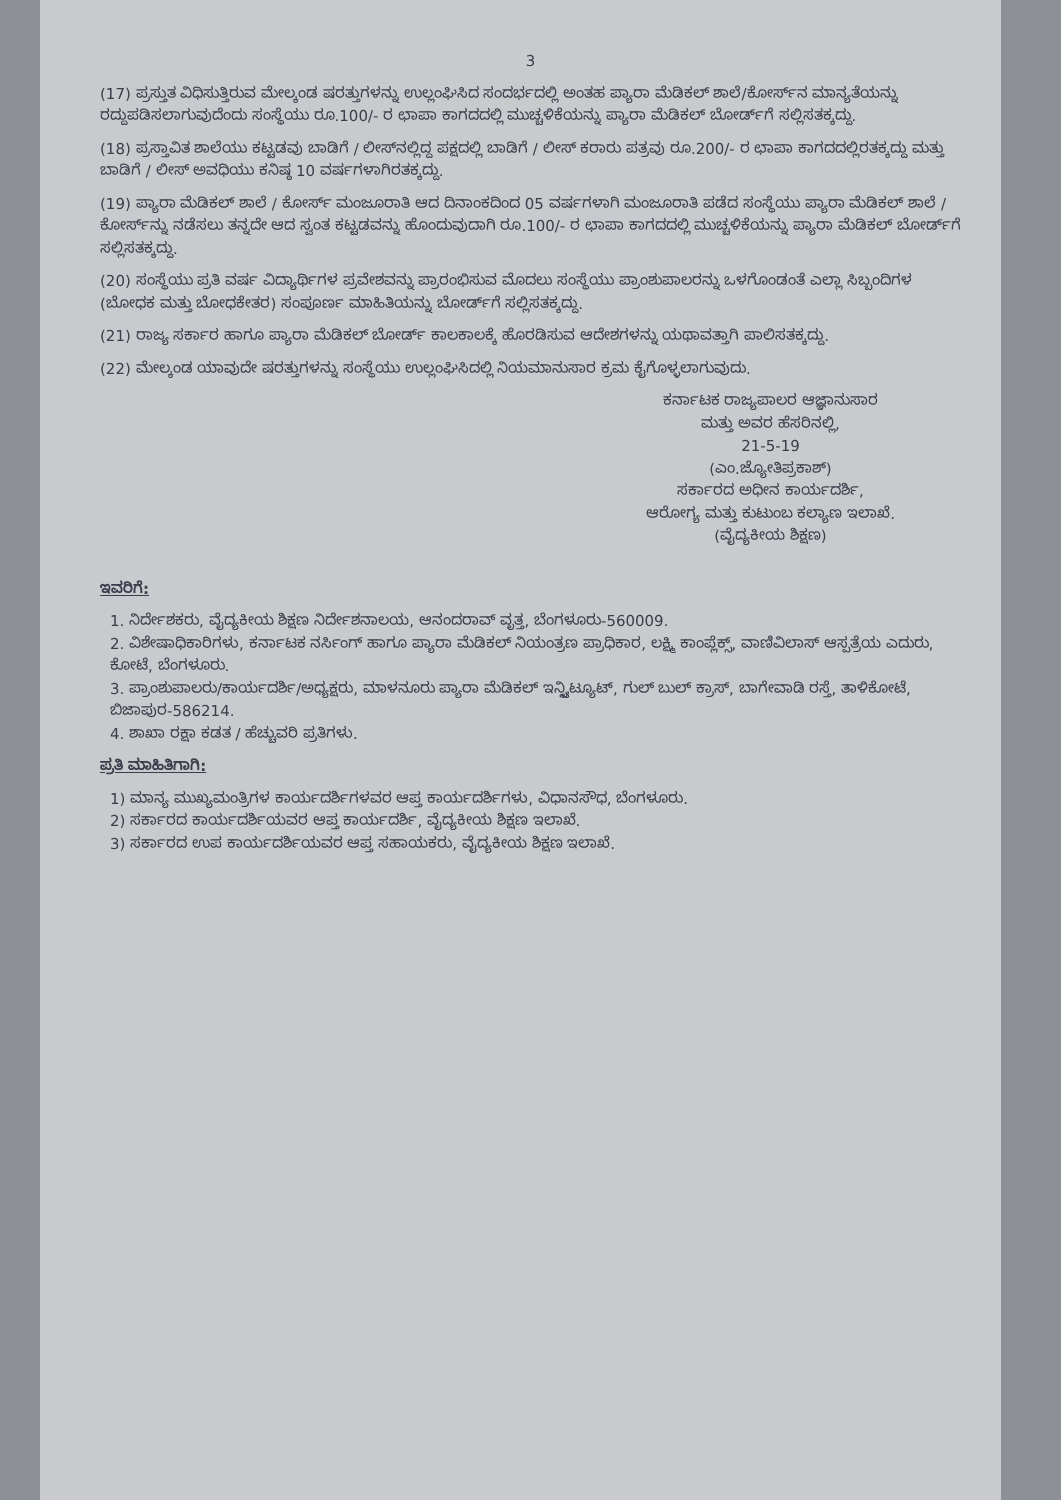3
(17) ಪ್ರಸ್ತುತ ವಿಧಿಸುತ್ತಿರುವ ಮೇಲ್ಕಂಡ ಷರತ್ತುಗಳನ್ನು ಉಲ್ಲಂಘಿಸಿದ ಸಂದರ್ಭದಲ್ಲಿ ಅಂತಹ ಪ್ಯಾರಾ ಮೆಡಿಕಲ್ ಶಾಲೆ/ಕೋರ್ಸ್‌ನ ಮಾನ್ಯತೆಯನ್ನು ರದ್ದುಪಡಿಸಲಾಗುವುದೆಂದು ಸಂಸ್ಥೆಯು ರೂ.100/- ರ ಛಾಪಾ ಕಾಗದದಲ್ಲಿ ಮುಚ್ಚಳಿಕೆಯನ್ನು ಪ್ಯಾರಾ ಮೆಡಿಕಲ್ ಬೋರ್ಡ್‌ಗೆ ಸಲ್ಲಿಸತಕ್ಕದ್ದು.
(18) ಪ್ರಸ್ತಾವಿತ ಶಾಲೆಯು ಕಟ್ಟಡವು ಬಾಡಿಗೆ / ಲೀಸ್‌ನಲ್ಲಿದ್ದ ಪಕ್ಷದಲ್ಲಿ ಬಾಡಿಗೆ / ಲೀಸ್ ಕರಾರು ಪತ್ರವು ರೂ.200/- ರ ಛಾಪಾ ಕಾಗದದಲ್ಲಿರತಕ್ಕದ್ದು ಮತ್ತು ಬಾಡಿಗೆ / ಲೀಸ್ ಅವಧಿಯು ಕನಿಷ್ಠ 10 ವರ್ಷಗಳಾಗಿರತಕ್ಕದ್ದು.
(19) ಪ್ಯಾರಾ ಮೆಡಿಕಲ್ ಶಾಲೆ / ಕೋರ್ಸ್ ಮಂಜೂರಾತಿ ಆದ ದಿನಾಂಕದಿಂದ 05 ವರ್ಷಗಳಾಗಿ ಮಂಜೂರಾತಿ ಪಡೆದ ಸಂಸ್ಥೆಯು ಪ್ಯಾರಾ ಮೆಡಿಕಲ್ ಶಾಲೆ / ಕೋರ್ಸ್‌ನ್ನು ನಡೆಸಲು ತನ್ನದೇ ಆದ ಸ್ವಂತ ಕಟ್ಟಡವನ್ನು ಹೊಂದುವುದಾಗಿ ರೂ.100/- ರ ಛಾಪಾ ಕಾಗದದಲ್ಲಿ ಮುಚ್ಚಳಿಕೆಯನ್ನು ಪ್ಯಾರಾ ಮೆಡಿಕಲ್ ಬೋರ್ಡ್‌ಗೆ ಸಲ್ಲಿಸತಕ್ಕದ್ದು.
(20) ಸಂಸ್ಥೆಯು ಪ್ರತಿ ವರ್ಷ ವಿದ್ಯಾರ್ಥಿಗಳ ಪ್ರವೇಶವನ್ನು ಪ್ರಾರಂಭಿಸುವ ಮೊದಲು ಸಂಸ್ಥೆಯು ಪ್ರಾಂಶುಪಾಲರನ್ನು ಒಳಗೊಂಡಂತೆ ಎಲ್ಲಾ ಸಿಬ್ಬಂದಿಗಳ (ಬೋಧಕ ಮತ್ತು ಬೋಧಕೇತರ) ಸಂಪೂರ್ಣ ಮಾಹಿತಿಯನ್ನು ಬೋರ್ಡ್‌ಗೆ ಸಲ್ಲಿಸತಕ್ಕದ್ದು.
(21) ರಾಜ್ಯ ಸರ್ಕಾರ ಹಾಗೂ ಪ್ಯಾರಾ ಮೆಡಿಕಲ್ ಬೋರ್ಡ್ ಕಾಲಕಾಲಕ್ಕೆ ಹೊರಡಿಸುವ ಆದೇಶಗಳನ್ನು ಯಥಾವತ್ತಾಗಿ ಪಾಲಿಸತಕ್ಕದ್ದು.
(22) ಮೇಲ್ಕಂಡ ಯಾವುದೇ ಷರತ್ತುಗಳನ್ನು ಸಂಸ್ಥೆಯು ಉಲ್ಲಂಘಿಸಿದಲ್ಲಿ ನಿಯಮಾನುಸಾರ ಕ್ರಮ ಕೈಗೊಳ್ಳಲಾಗುವುದು.
ಕರ್ನಾಟಕ ರಾಜ್ಯಪಾಲರ ಆಜ್ಞಾನುಸಾರ
ಮತ್ತು ಅವರ ಹೆಸರಿನಲ್ಲಿ,
21-5-19
(ಎಂ.ಜ್ಯೋತಿಪ್ರಕಾಶ್)
ಸರ್ಕಾರದ ಅಧೀನ ಕಾರ್ಯದರ್ಶಿ,
ಆರೋಗ್ಯ ಮತ್ತು ಕುಟುಂಬ ಕಲ್ಯಾಣ ಇಲಾಖೆ.
(ವೈದ್ಯಕೀಯ ಶಿಕ್ಷಣ)
ಇವರಿಗೆ:
1. ನಿರ್ದೇಶಕರು, ವೈದ್ಯಕೀಯ ಶಿಕ್ಷಣ ನಿರ್ದೇಶನಾಲಯ, ಆನಂದರಾವ್ ವೃತ್ತ, ಬೆಂಗಳೂರು-560009.
2. ವಿಶೇಷಾಧಿಕಾರಿಗಳು, ಕರ್ನಾಟಕ ನರ್ಸಿಂಗ್ ಹಾಗೂ ಪ್ಯಾರಾ ಮೆಡಿಕಲ್ ನಿಯಂತ್ರಣ ಪ್ರಾಧಿಕಾರ, ಲಕ್ಷ್ಮಿ ಕಾಂಪ್ಲೆಕ್ಸ್, ವಾಣಿವಿಲಾಸ್ ಆಸ್ಪತ್ರೆಯ ಎದುರು, ಕೋಟೆ, ಬೆಂಗಳೂರು.
3. ಪ್ರಾಂಶುಪಾಲರು/ಕಾರ್ಯದರ್ಶಿ/ಅಧ್ಯಕ್ಷರು, ಮಾಳನೂರು ಪ್ಯಾರಾ ಮೆಡಿಕಲ್ ಇನ್ಸ್ಟಿಟ್ಯೂಟ್, ಗುಲ್ ಬುಲ್ ಕ್ರಾಸ್, ಬಾಗೇವಾಡಿ ರಸ್ತೆ, ತಾಳಿಕೋಟೆ, ಬಿಜಾಪುರ-586214.
4. ಶಾಖಾ ರಕ್ಷಾ ಕಡತ / ಹೆಚ್ಚುವರಿ ಪ್ರತಿಗಳು.
ಪ್ರತಿ ಮಾಹಿತಿಗಾಗಿ:
1) ಮಾನ್ಯ ಮುಖ್ಯಮಂತ್ರಿಗಳ ಕಾರ್ಯದರ್ಶಿಗಳವರ ಆಪ್ತ ಕಾರ್ಯದರ್ಶಿಗಳು, ವಿಧಾನಸೌಧ, ಬೆಂಗಳೂರು.
2) ಸರ್ಕಾರದ ಕಾರ್ಯದರ್ಶಿಯವರ ಆಪ್ತ ಕಾರ್ಯದರ್ಶಿ, ವೈದ್ಯಕೀಯ ಶಿಕ್ಷಣ ಇಲಾಖೆ.
3) ಸರ್ಕಾರದ ಉಪ ಕಾರ್ಯದರ್ಶಿಯವರ ಆಪ್ತ ಸಹಾಯಕರು, ವೈದ್ಯಕೀಯ ಶಿಕ್ಷಣ ಇಲಾಖೆ.